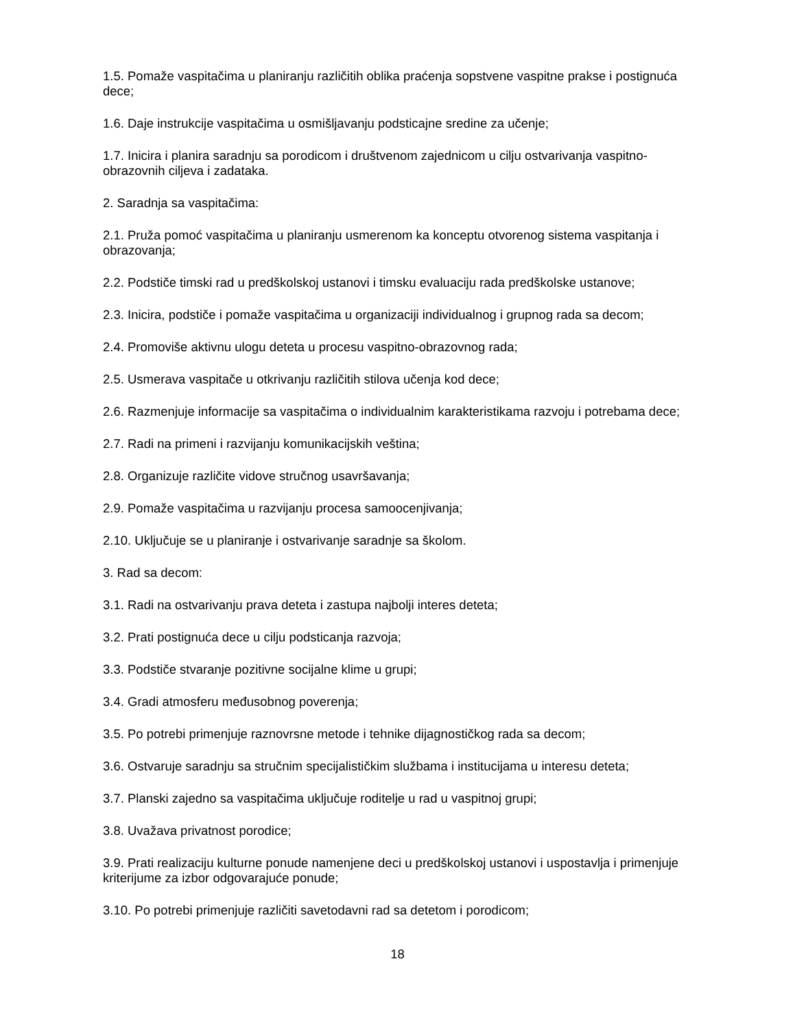1.5. Pomaže vaspitačima u planiranju različitih oblika praćenja sopstvene vaspitne prakse i postignuća dece;
1.6. Daje instrukcije vaspitačima u osmišljavanju podsticajne sredine za učenje;
1.7. Inicira i planira saradnju sa porodicom i društvenom zajednicom u cilju ostvarivanja vaspitno-obrazovnih ciljeva i zadataka.
2. Saradnja sa vaspitačima:
2.1. Pruža pomoć vaspitačima u planiranju usmerenom ka konceptu otvorenog sistema vaspitanja i obrazovanja;
2.2. Podstiče timski rad u predškolskoj ustanovi i timsku evaluaciju rada predškolske ustanove;
2.3. Inicira, podstiče i pomaže vaspitačima u organizaciji individualnog i grupnog rada sa decom;
2.4. Promoviše aktivnu ulogu deteta u procesu vaspitno-obrazovnog rada;
2.5. Usmerava vaspitače u otkrivanju različitih stilova učenja kod dece;
2.6. Razmenjuje informacije sa vaspitačima o individualnim karakteristikama razvoju i potrebama dece;
2.7. Radi na primeni i razvijanju komunikacijskih veština;
2.8. Organizuje različite vidove stručnog usavršavanja;
2.9. Pomaže vaspitačima u razvijanju procesa samoocenjivanja;
2.10. Uključuje se u planiranje i ostvarivanje saradnje sa školom.
3. Rad sa decom:
3.1. Radi na ostvarivanju prava deteta i zastupa najbolji interes deteta;
3.2. Prati postignuća dece u cilju podsticanja razvoja;
3.3. Podstiče stvaranje pozitivne socijalne klime u grupi;
3.4. Gradi atmosferu međusobnog poverenja;
3.5. Po potrebi primenjuje raznovrsne metode i tehnike dijagnostičkog rada sa decom;
3.6. Ostvaruje saradnju sa stručnim specijalističkim službama i institucijama u interesu deteta;
3.7. Planski zajedno sa vaspitačima uključuje roditelje u rad u vaspitnoj grupi;
3.8. Uvažava privatnost porodice;
3.9. Prati realizaciju kulturne ponude namenjene deci u predškolskoj ustanovi i uspostavlja i primenjuje kriterijume za izbor odgovarajuće ponude;
3.10. Po potrebi primenjuje različiti savetodavni rad sa detetom i porodicom;
18